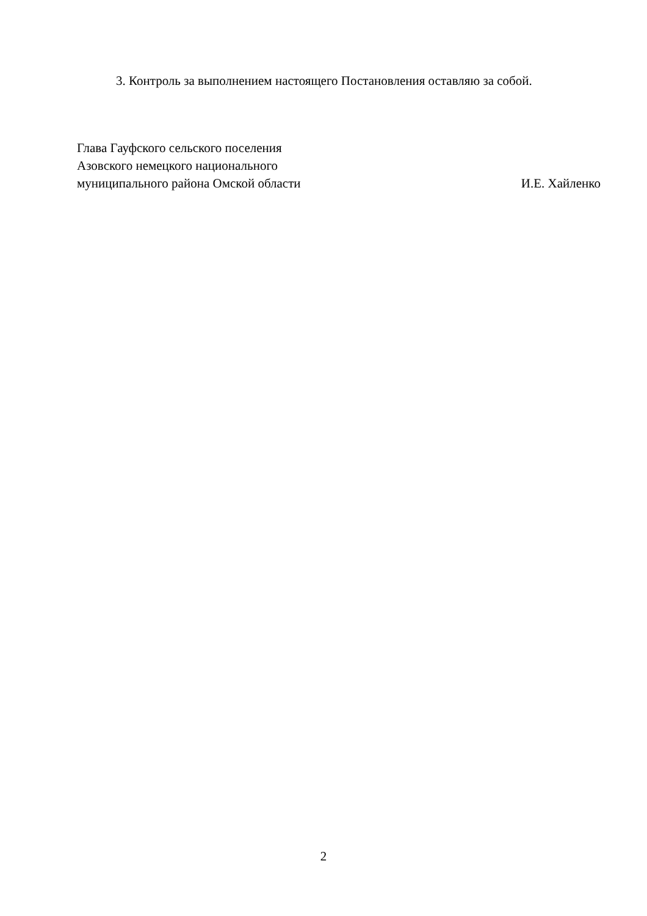3. Контроль за выполнением настоящего Постановления оставляю за собой.
Глава Гауфского сельского поселения
Азовского немецкого национального
муниципального района Омской области И.Е. Хайленко
2